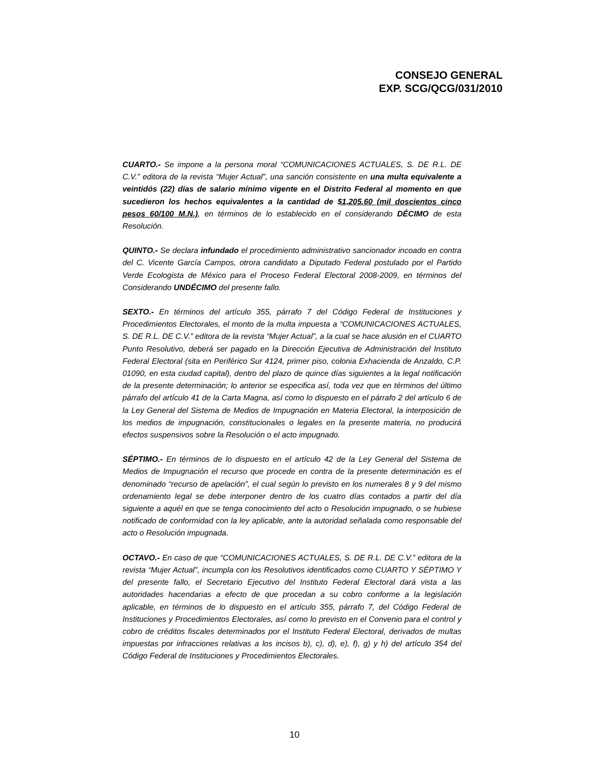CONSEJO GENERAL
EXP. SCG/QCG/031/2010
CUARTO.- Se impone a la persona moral “COMUNICACIONES ACTUALES, S. DE R.L. DE C.V.” editora de la revista “Mujer Actual”, una sanción consistente en una multa equivalente a veintidós (22) días de salario mínimo vigente en el Distrito Federal al momento en que sucedieron los hechos equivalentes a la cantidad de $1,205.60 (mil doscientos cinco pesos 60/100 M.N.), en términos de lo establecido en el considerando DÉCIMO de esta Resolución.
QUINTO.- Se declara infundado el procedimiento administrativo sancionador incoado en contra del C. Vicente García Campos, otrora candidato a Diputado Federal postulado por el Partido Verde Ecologista de México para el Proceso Federal Electoral 2008-2009, en términos del Considerando UNDÉCIMO del presente fallo.
SEXTO.- En términos del artículo 355, párrafo 7 del Código Federal de Instituciones y Procedimientos Electorales, el monto de la multa impuesta a “COMUNICACIONES ACTUALES, S. DE R.L. DE C.V.” editora de la revista “Mujer Actual”, a la cual se hace alusión en el CUARTO Punto Resolutivo, deberá ser pagado en la Dirección Ejecutiva de Administración del Instituto Federal Electoral (sita en Periférico Sur 4124, primer piso, colonia Exhacienda de Anzaldo, C.P. 01090, en esta ciudad capital), dentro del plazo de quince días siguientes a la legal notificación de la presente determinación; lo anterior se especifica así, toda vez que en términos del último párrafo del artículo 41 de la Carta Magna, así como lo dispuesto en el párrafo 2 del artículo 6 de la Ley General del Sistema de Medios de Impugnación en Materia Electoral, la interposición de los medios de impugnación, constitucionales o legales en la presente materia, no producirá efectos suspensivos sobre la Resolución o el acto impugnado.
SÉPTIMO.- En términos de lo dispuesto en el artículo 42 de la Ley General del Sistema de Medios de Impugnación el recurso que procede en contra de la presente determinación es el denominado “recurso de apelación”, el cual según lo previsto en los numerales 8 y 9 del mismo ordenamiento legal se debe interponer dentro de los cuatro días contados a partir del día siguiente a aquél en que se tenga conocimiento del acto o Resolución impugnado, o se hubiese notificado de conformidad con la ley aplicable, ante la autoridad señalada como responsable del acto o Resolución impugnada.
OCTAVO.- En caso de que “COMUNICACIONES ACTUALES, S. DE R.L. DE C.V.” editora de la revista “Mujer Actual”, incumpla con los Resolutivos identificados como CUARTO Y SÉPTIMO Y del presente fallo, el Secretario Ejecutivo del Instituto Federal Electoral dará vista a las autoridades hacendarias a efecto de que procedan a su cobro conforme a la legislación aplicable, en términos de lo dispuesto en el artículo 355, párrafo 7, del Código Federal de Instituciones y Procedimientos Electorales, así como lo previsto en el Convenio para el control y cobro de créditos fiscales determinados por el Instituto Federal Electoral, derivados de multas impuestas por infracciones relativas a los incisos b), c), d), e), f), g) y h) del artículo 354 del Código Federal de Instituciones y Procedimientos Electorales.
10